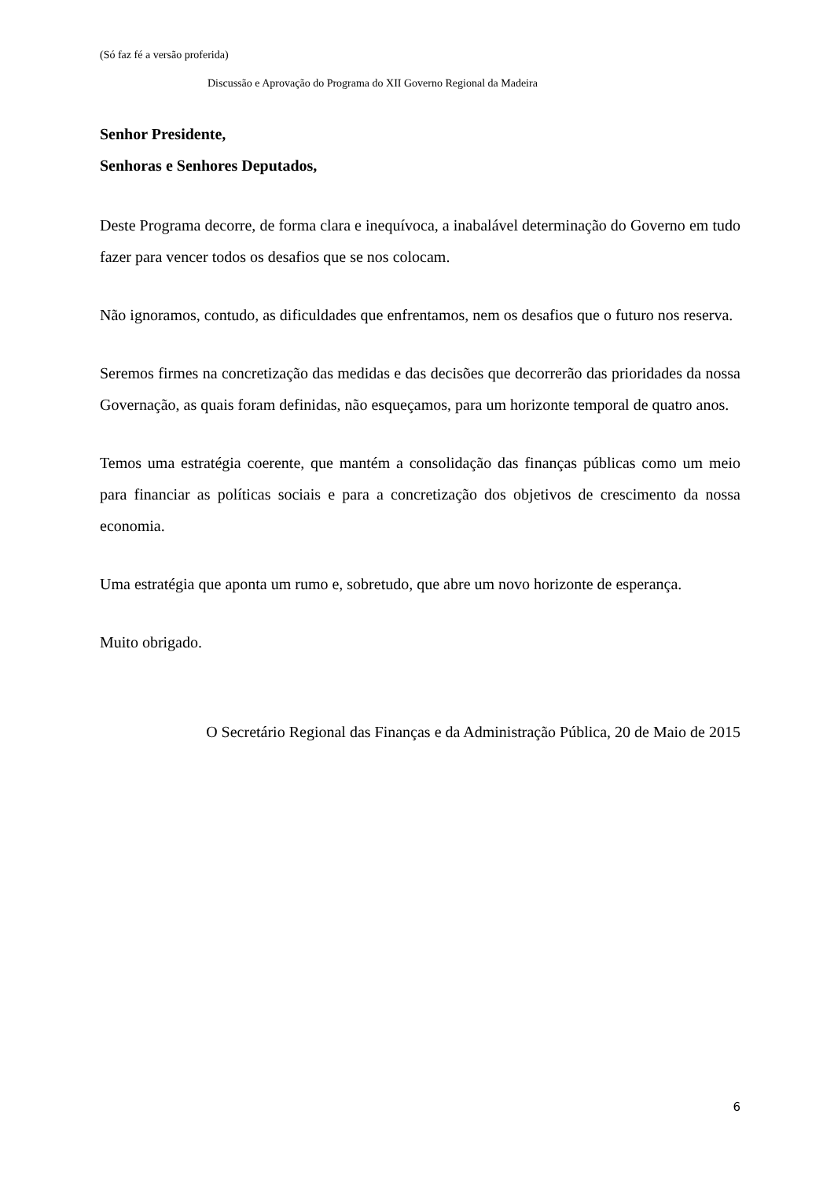(Só faz fé a versão proferida)
Discussão e Aprovação do Programa do XII Governo Regional da Madeira
Senhor Presidente,
Senhoras e Senhores Deputados,
Deste Programa decorre, de forma clara e inequívoca, a inabalável determinação do Governo em tudo fazer para vencer todos os desafios que se nos colocam.
Não ignoramos, contudo, as dificuldades que enfrentamos, nem os desafios que o futuro nos reserva.
Seremos firmes na concretização das medidas e das decisões que decorrerão das prioridades da nossa Governação, as quais foram definidas, não esqueçamos, para um horizonte temporal de quatro anos.
Temos uma estratégia coerente, que mantém a consolidação das finanças públicas como um meio para financiar as políticas sociais e para a concretização dos objetivos de crescimento da nossa economia.
Uma estratégia que aponta um rumo e, sobretudo, que abre um novo horizonte de esperança.
Muito obrigado.
O Secretário Regional das Finanças e da Administração Pública, 20 de Maio de 2015
6